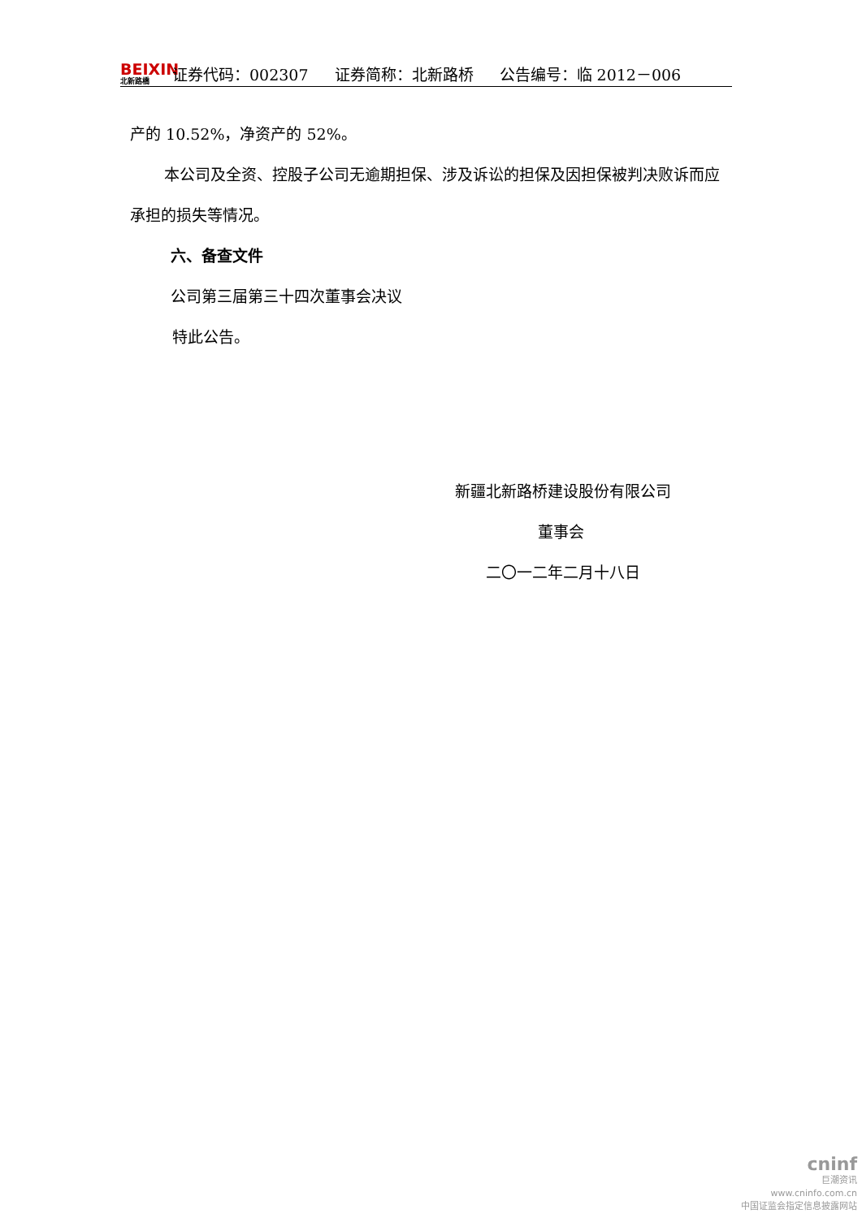BEIXIN
北新路橋
证券代码：002307 证券简称：北新路桥 公告编号：临 2012－006
产的 10.52%，净资产的 52%。
本公司及全资、控股子公司无逾期担保、涉及诉讼的担保及因担保被判决败诉而应承担的损失等情况。
六、备查文件
公司第三届第三十四次董事会决议
特此公告。
新疆北新路桥建设股份有限公司
董事会
二〇一二年二月十八日
cninf
巨潮资讯
www.cninfo.com.cn
中国证监会指定信息披露网站